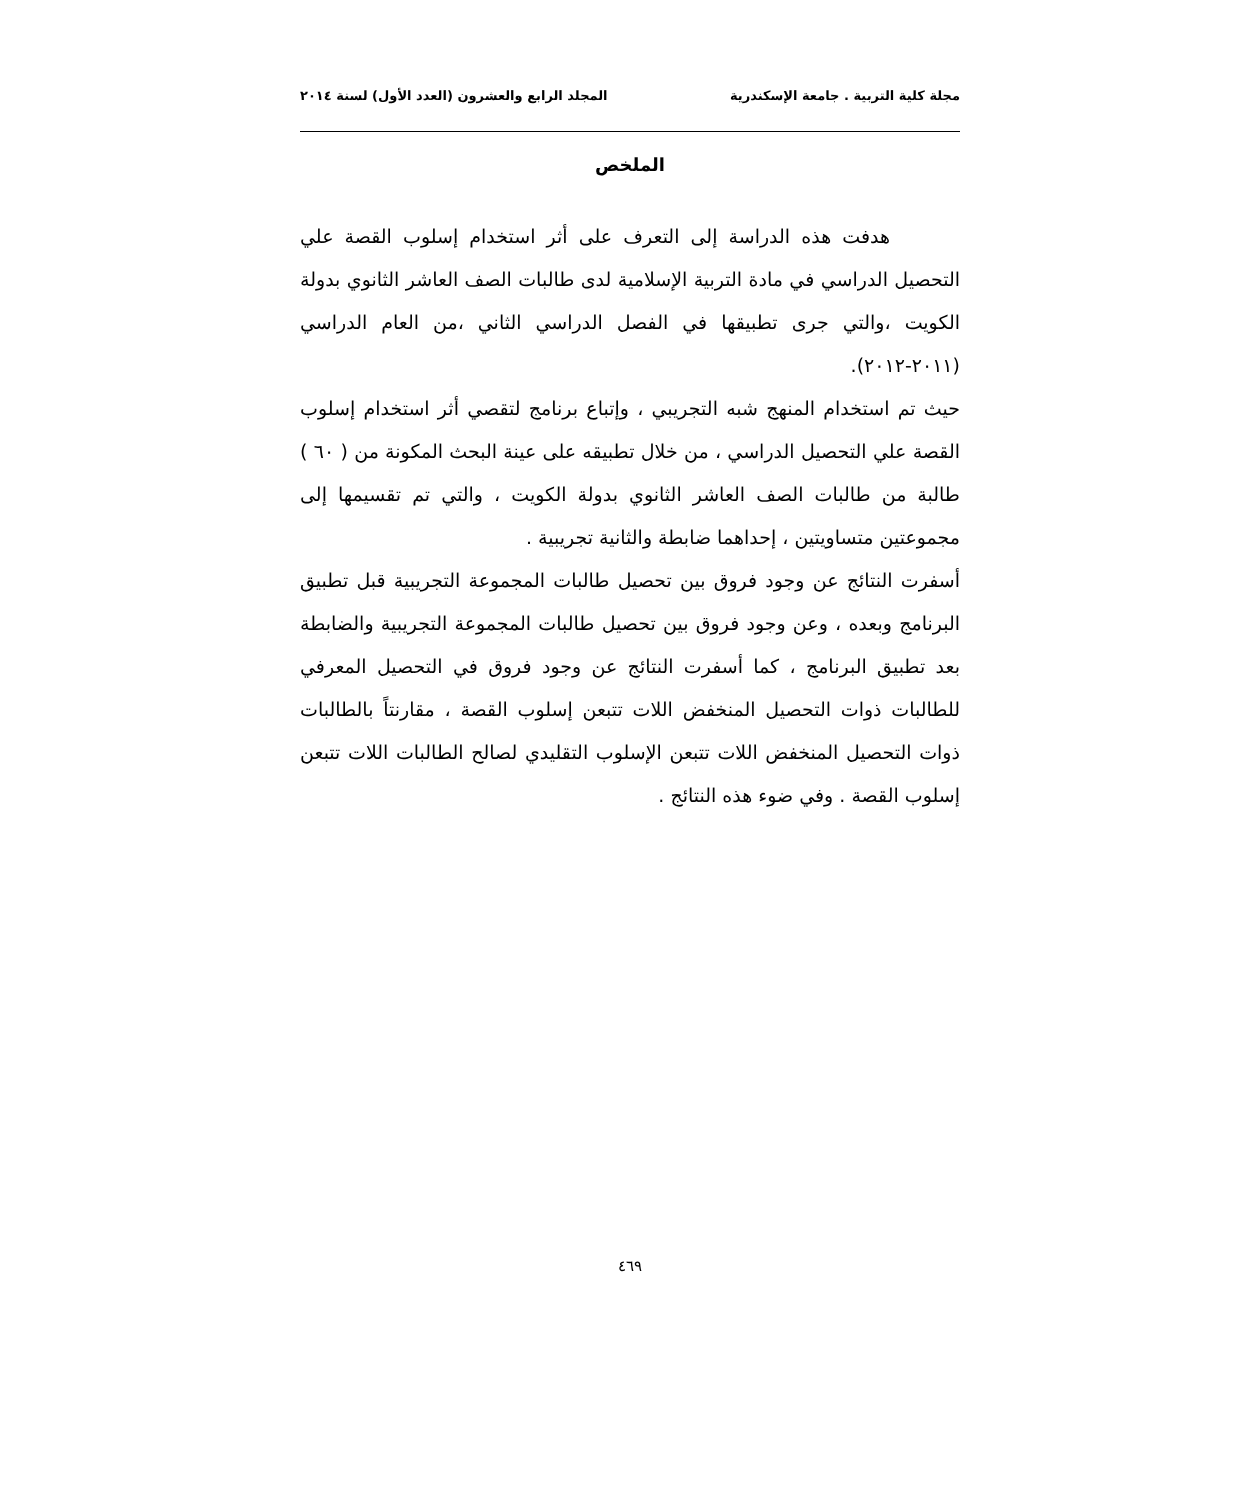مجلة كلية التربية . جامعة الإسكندرية المجلد الرابع والعشرون (العدد الأول) لسنة ٢٠١٤
الملخص
هدفت هذه الدراسة إلى التعرف على أثر استخدام إسلوب القصة علي التحصيل الدراسي في مادة التربية الإسلامية لدى طالبات الصف العاشر الثانوي بدولة الكويت ،والتي جرى تطبيقها في الفصل الدراسي الثاني ،من العام الدراسي (٢٠١١-٢٠١٢).
حيث تم استخدام المنهج شبه التجريبي ، وإتباع برنامج لتقصي أثر استخدام إسلوب القصة علي التحصيل الدراسي ، من خلال تطبيقه على عينة البحث المكونة من ( ٦٠ ) طالبة من طالبات الصف العاشر الثانوي بدولة الكويت ، والتي تم تقسيمها إلى مجموعتين متساويتين ، إحداهما ضابطة والثانية تجريبية .
أسفرت النتائج عن وجود فروق بين تحصيل طالبات المجموعة التجريبية قبل تطبيق البرنامج وبعده ، وعن وجود فروق بين تحصيل طالبات المجموعة التجريبية والضابطة بعد تطبيق البرنامج ، كما أسفرت النتائج عن وجود فروق في التحصيل المعرفي للطالبات ذوات التحصيل المنخفض اللات تتبعن إسلوب القصة ، مقارنتاً بالطالبات ذوات التحصيل المنخفض اللات تتبعن الإسلوب التقليدي لصالح الطالبات اللات تتبعن إسلوب القصة . وفي ضوء هذه النتائج .
٤٦٩